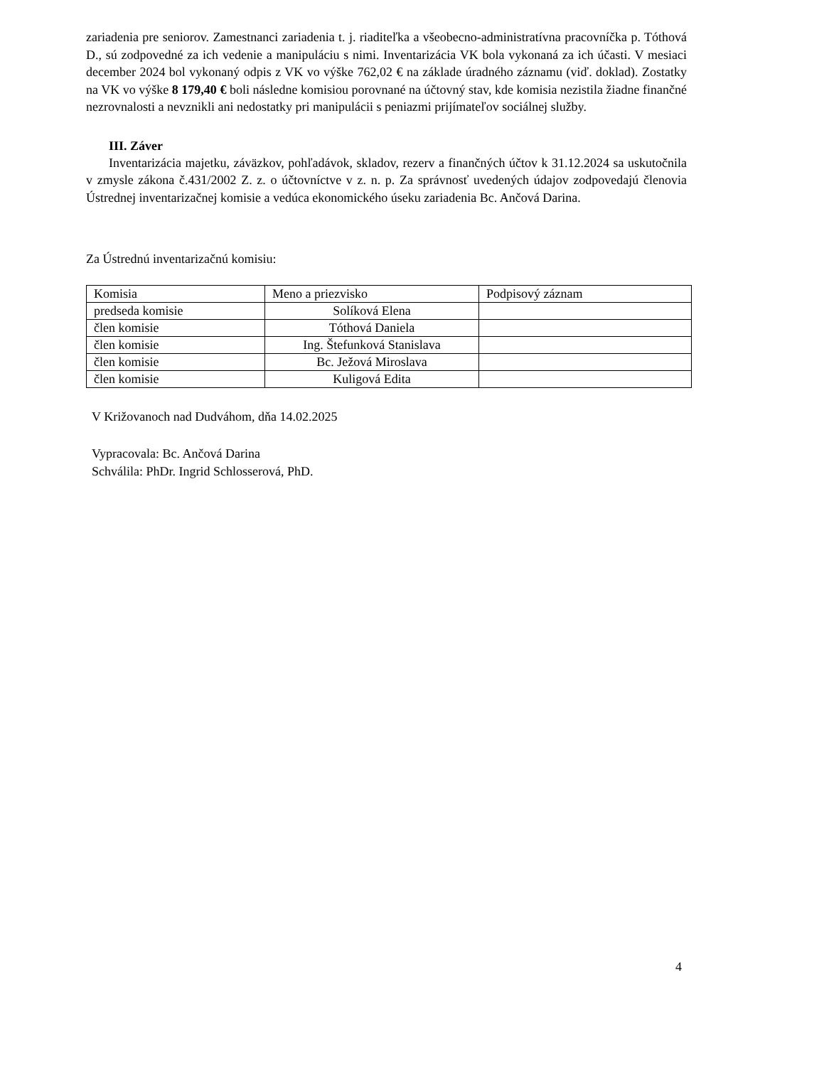zariadenia pre seniorov. Zamestnanci zariadenia t. j. riaditeľka a všeobecno-administratívna pracovníčka p. Tóthová D., sú zodpovedné za ich vedenie a manipuláciu s nimi. Inventarizácia VK bola vykonaná za ich účasti. V mesiaci december 2024 bol vykonaný odpis z VK vo výške 762,02 € na základe úradného záznamu (viď. doklad). Zostatky na VK vo výške 8 179,40 € boli následne komisiou porovnané na účtovný stav, kde komisia nezistila žiadne finančné nezrovnalosti a nevznikli ani nedostatky pri manipulácii s peniazmi prijímateľov sociálnej služby.
III. Záver
Inventarizácia majetku, záväzkov, pohľadávok, skladov, rezerv a finančných účtov k 31.12.2024 sa uskutočnila v zmysle zákona č.431/2002 Z. z. o účtovníctve v z. n. p. Za správnosť uvedených údajov zodpovedajú členovia Ústrednej inventarizačnej komisie a vedúca ekonomického úseku zariadenia Bc. Ančová Darina.
Za Ústrednú inventarizačnú komisiu:
| Komisia | Meno a priezvisko | Podpisový záznam |
| predseda komisie | Solíková Elena | |
| člen komisie | Tóthová Daniela | |
| člen komisie | Ing. Štefunková Stanislava | |
| člen komisie | Bc. Ježová Miroslava | |
| člen komisie | Kuligová Edita | |
V Križovanoch nad Dudváhom, dňa 14.02.2025
Vypracovala: Bc. Ančová Darina
Schválila: PhDr. Ingrid Schlosserová, PhD.
4